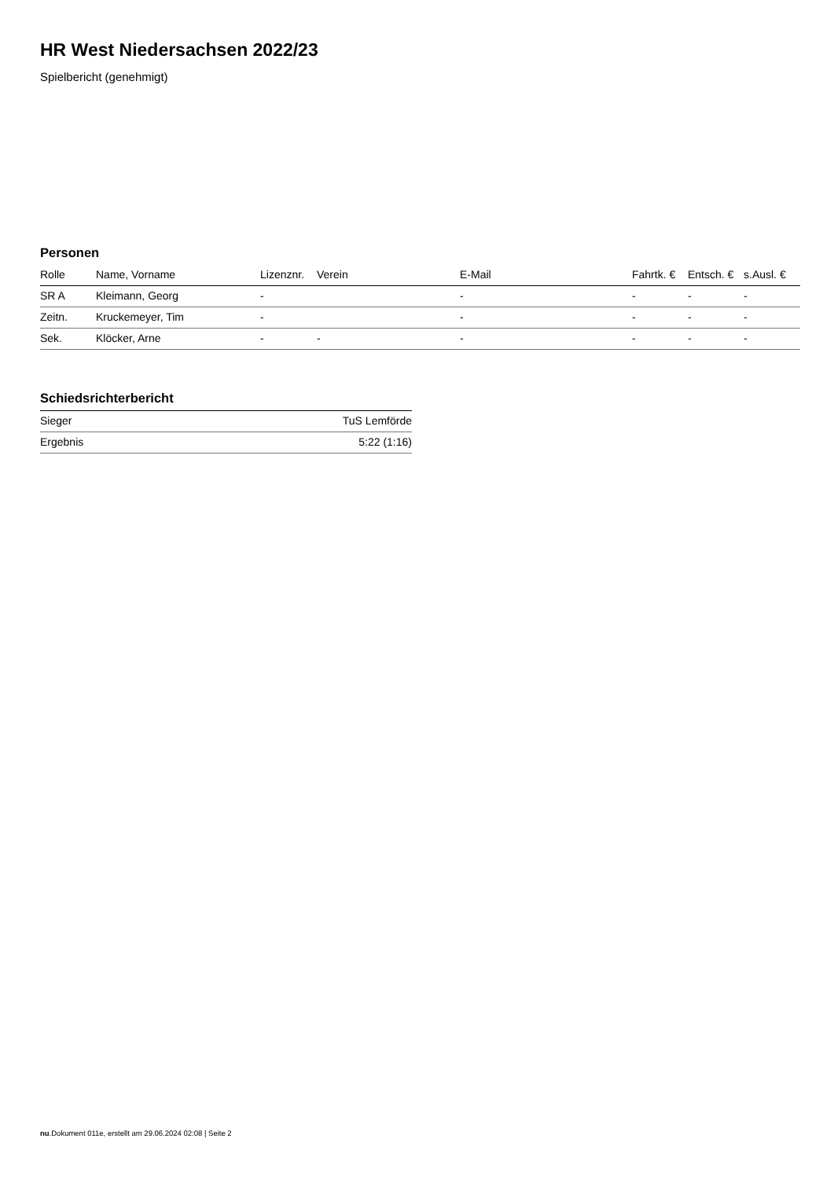HR West Niedersachsen 2022/23
Spielbericht (genehmigt)
Personen
| Rolle | Name, Vorname | Lizenznr. | Verein | E-Mail | Fahrtk. € | Entsch. € | s.Ausl. € |
| --- | --- | --- | --- | --- | --- | --- | --- |
| SR A | Kleimann, Georg | - | | - | - | - | - |
| Zeitn. | Kruckemeyer, Tim | - | | - | - | - | - |
| Sek. | Klöcker, Arne | - | - | - | - | - | - |
Schiedsrichterbericht
| Sieger | TuS Lemförde |
| Ergebnis | 5:22 (1:16) |
nu.Dokument 011e, erstellt am 29.06.2024 02:08 | Seite 2